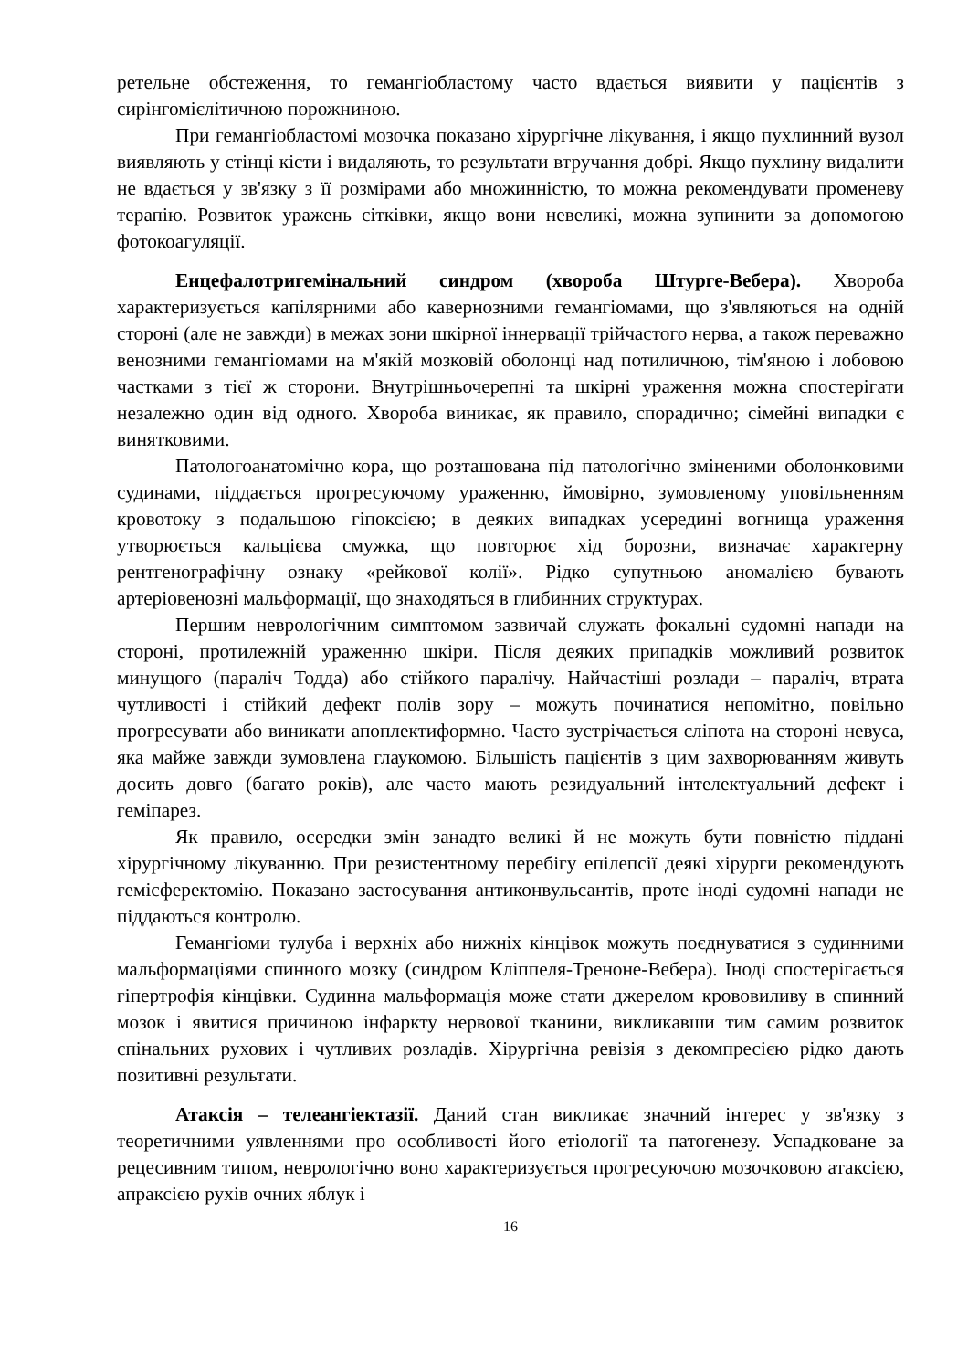ретельне обстеження, то гемангіобластому часто вдається виявити у пацієнтів з сирінгомієлітичною порожниною.
При гемангіобластомі мозочка показано хірургічне лікування, і якщо пухлинний вузол виявляють у стінці кісти і видаляють, то результати втручання добрі. Якщо пухлину видалити не вдається у зв'язку з її розмірами або множинністю, то можна рекомендувати променеву терапію. Розвиток уражень сітківки, якщо вони невеликі, можна зупинити за допомогою фотокоагуляції.
Енцефалотригемінальний синдром (хвороба Штурге-Вебера). Хвороба характеризується капілярними або кавернозними гемангіомами, що з'являються на одній стороні (але не завжди) в межах зони шкірної іннервації трійчастого нерва, а також переважно венозними гемангіомами на м'якій мозковій оболонці над потиличною, тім'яною і лобовою частками з тієї ж сторони. Внутрішньочерепні та шкірні ураження можна спостерігати незалежно один від одного. Хвороба виникає, як правило, спорадично; сімейні випадки є винятковими.
Патологоанатомічно кора, що розташована під патологічно зміненими оболонковими судинами, піддається прогресуючому ураженню, ймовірно, зумовленому уповільненням кровотоку з подальшою гіпоксією; в деяких випадках усередині вогнища ураження утворюється кальцієва смужка, що повторює хід борозни, визначає характерну рентгенографічну ознаку «рейкової колії». Рідко супутньою аномалією бувають артеріовенозні мальформації, що знаходяться в глибинних структурах.
Першим неврологічним симптомом зазвичай служать фокальні судомні напади на стороні, протилежній ураженню шкіри. Після деяких припадків можливий розвиток минущого (параліч Тодда) або стійкого паралічу. Найчастіші розлади – параліч, втрата чутливості і стійкий дефект полів зору – можуть починатися непомітно, повільно прогресувати або виникати апоплектиформно. Часто зустрічається сліпота на стороні невуса, яка майже завжди зумовлена глаукомою. Більшість пацієнтів з цим захворюванням живуть досить довго (багато років), але часто мають резидуальний інтелектуальний дефект і геміпарез.
Як правило, осередки змін занадто великі й не можуть бути повністю піддані хірургічному лікуванню. При резистентному перебігу епілепсії деякі хірурги рекомендують гемісферектомію. Показано застосування антиконвульсантів, проте іноді судомні напади не піддаються контролю.
Гемангіоми тулуба і верхніх або нижніх кінцівок можуть поєднуватися з судинними мальформаціями спинного мозку (синдром Кліппеля-Треноне-Вебера). Іноді спостерігається гіпертрофія кінцівки. Судинна мальформація може стати джерелом крововиливу в спинний мозок і явитися причиною інфаркту нервової тканини, викликавши тим самим розвиток спінальних рухових і чутливих розладів. Хірургічна ревізія з декомпресією рідко дають позитивні результати.
Атаксія – телеангіектазії. Даний стан викликає значний інтерес у зв'язку з теоретичними уявленнями про особливості його етіології та патогенезу. Успадковане за рецесивним типом, неврологічно воно характеризується прогресуючою мозочковою атаксією, апраксією рухів очних яблук і
16